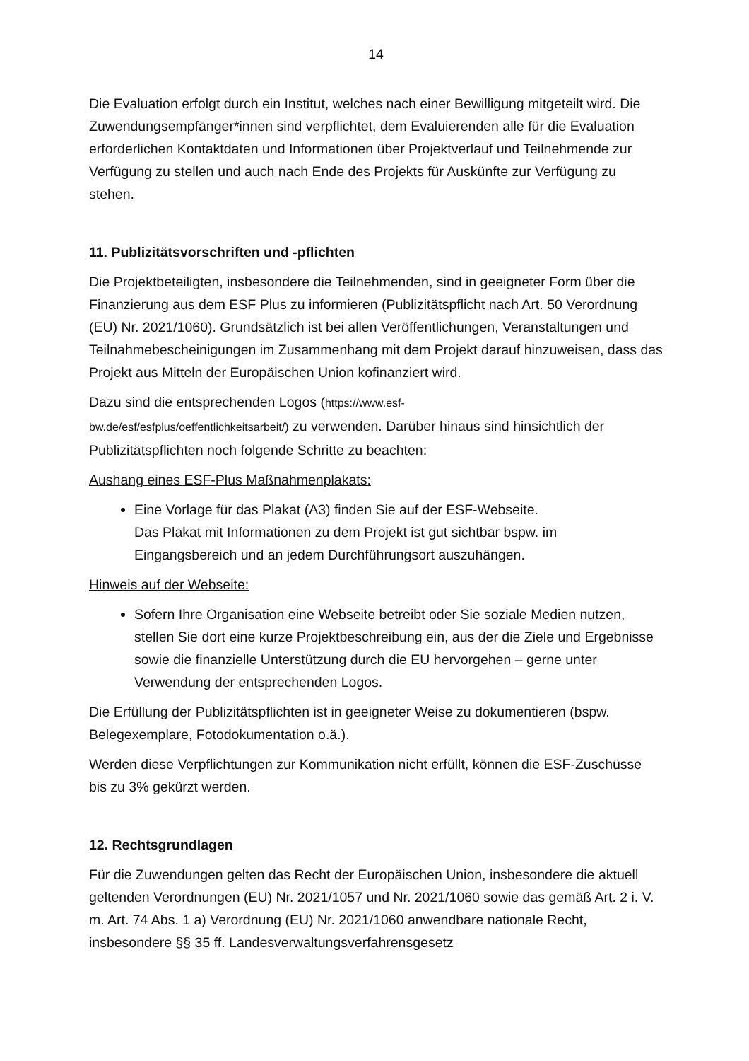14
Die Evaluation erfolgt durch ein Institut, welches nach einer Bewilligung mitgeteilt wird. Die Zuwendungsempfänger*innen sind verpflichtet, dem Evaluierenden alle für die Evaluation erforderlichen Kontaktdaten und Informationen über Projektverlauf und Teilnehmende zur Verfügung zu stellen und auch nach Ende des Projekts für Auskünfte zur Verfügung zu stehen.
11. Publizitätsvorschriften und -pflichten
Die Projektbeteiligten, insbesondere die Teilnehmenden, sind in geeigneter Form über die Finanzierung aus dem ESF Plus zu informieren (Publizitätspflicht nach Art. 50 Verordnung (EU) Nr. 2021/1060). Grundsätzlich ist bei allen Veröffentlichungen, Veranstaltungen und Teilnahmebescheinigungen im Zusammenhang mit dem Projekt darauf hinzuweisen, dass das Projekt aus Mitteln der Europäischen Union kofinanziert wird.
Dazu sind die entsprechenden Logos (https://www.esf-
bw.de/esf/esfplus/oeffentlichkeitsarbeit/) zu verwenden. Darüber hinaus sind hinsichtlich der Publizitätspflichten noch folgende Schritte zu beachten:
Aushang eines ESF-Plus Maßnahmenplakats:
Eine Vorlage für das Plakat (A3) finden Sie auf der ESF-Webseite.
Das Plakat mit Informationen zu dem Projekt ist gut sichtbar bspw. im Eingangsbereich und an jedem Durchführungsort auszuhängen.
Hinweis auf der Webseite:
Sofern Ihre Organisation eine Webseite betreibt oder Sie soziale Medien nutzen, stellen Sie dort eine kurze Projektbeschreibung ein, aus der die Ziele und Ergebnisse sowie die finanzielle Unterstützung durch die EU hervorgehen – gerne unter Verwendung der entsprechenden Logos.
Die Erfüllung der Publizitätspflichten ist in geeigneter Weise zu dokumentieren (bspw. Belegexemplare, Fotodokumentation o.ä.).
Werden diese Verpflichtungen zur Kommunikation nicht erfüllt, können die ESF-Zuschüsse bis zu 3% gekürzt werden.
12. Rechtsgrundlagen
Für die Zuwendungen gelten das Recht der Europäischen Union, insbesondere die aktuell geltenden Verordnungen (EU) Nr. 2021/1057 und Nr. 2021/1060 sowie das gemäß Art. 2 i. V. m. Art. 74 Abs. 1 a) Verordnung (EU) Nr. 2021/1060 anwendbare nationale Recht, insbesondere §§ 35 ff. Landesverwaltungsverfahrensgesetz